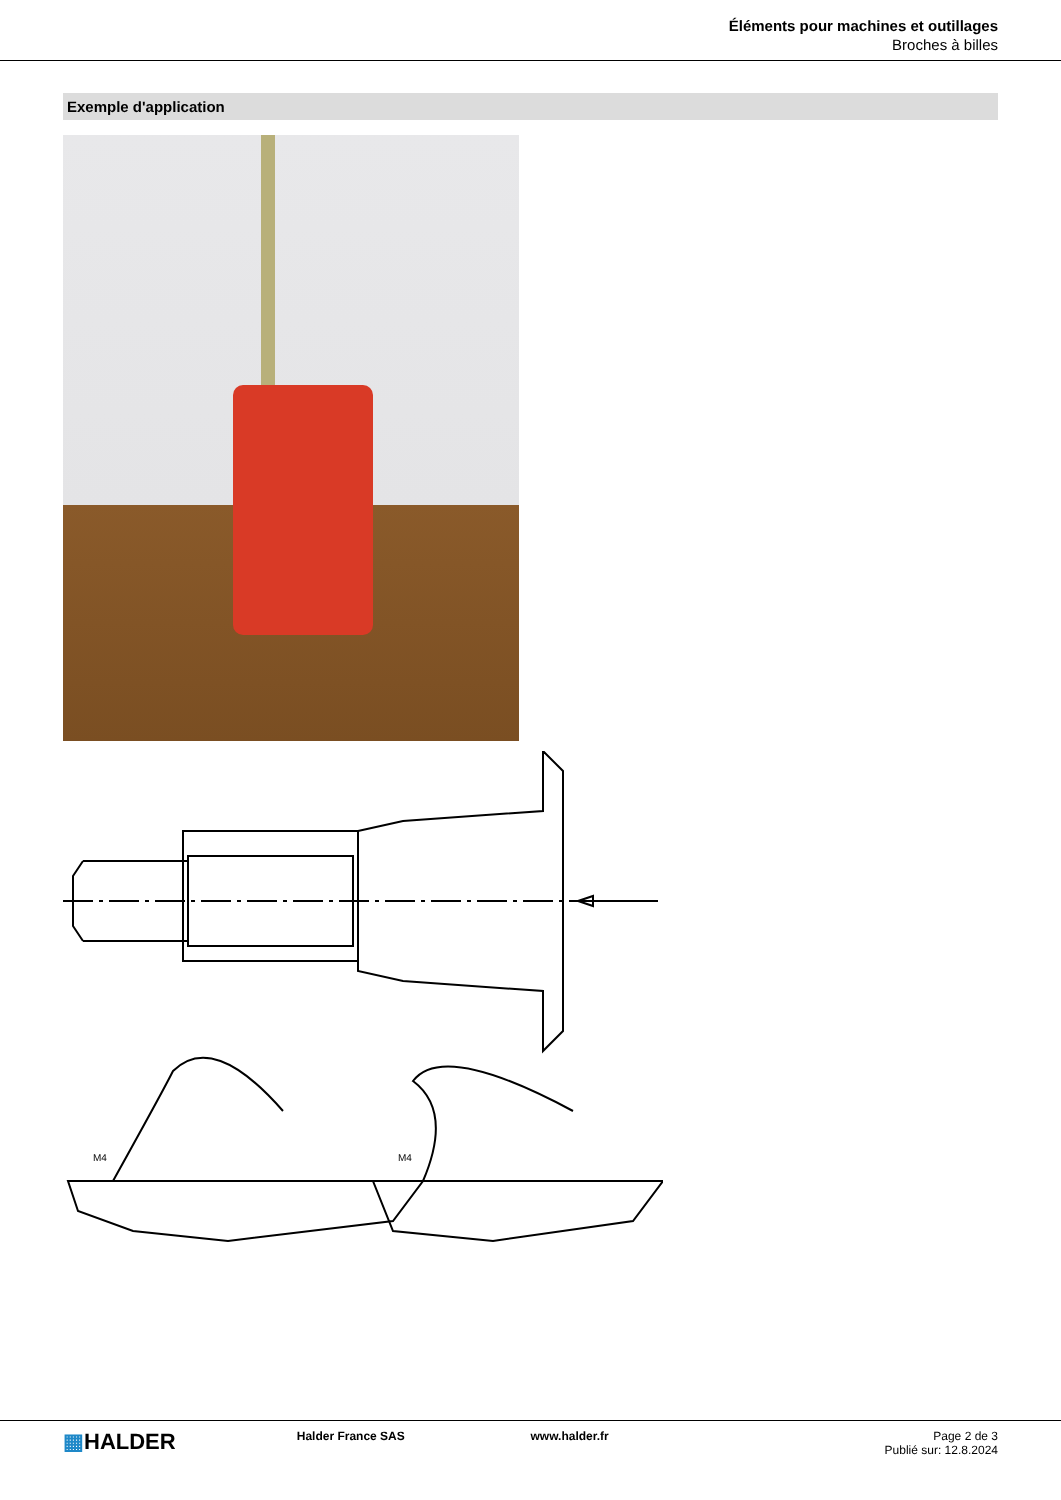Éléments pour machines et outillages
Broches à billes
Exemple d'application
M4
M4
▦HALDER
Halder France SAS www.halder.fr Page 2 de 3
Publié sur: 12.8.2024